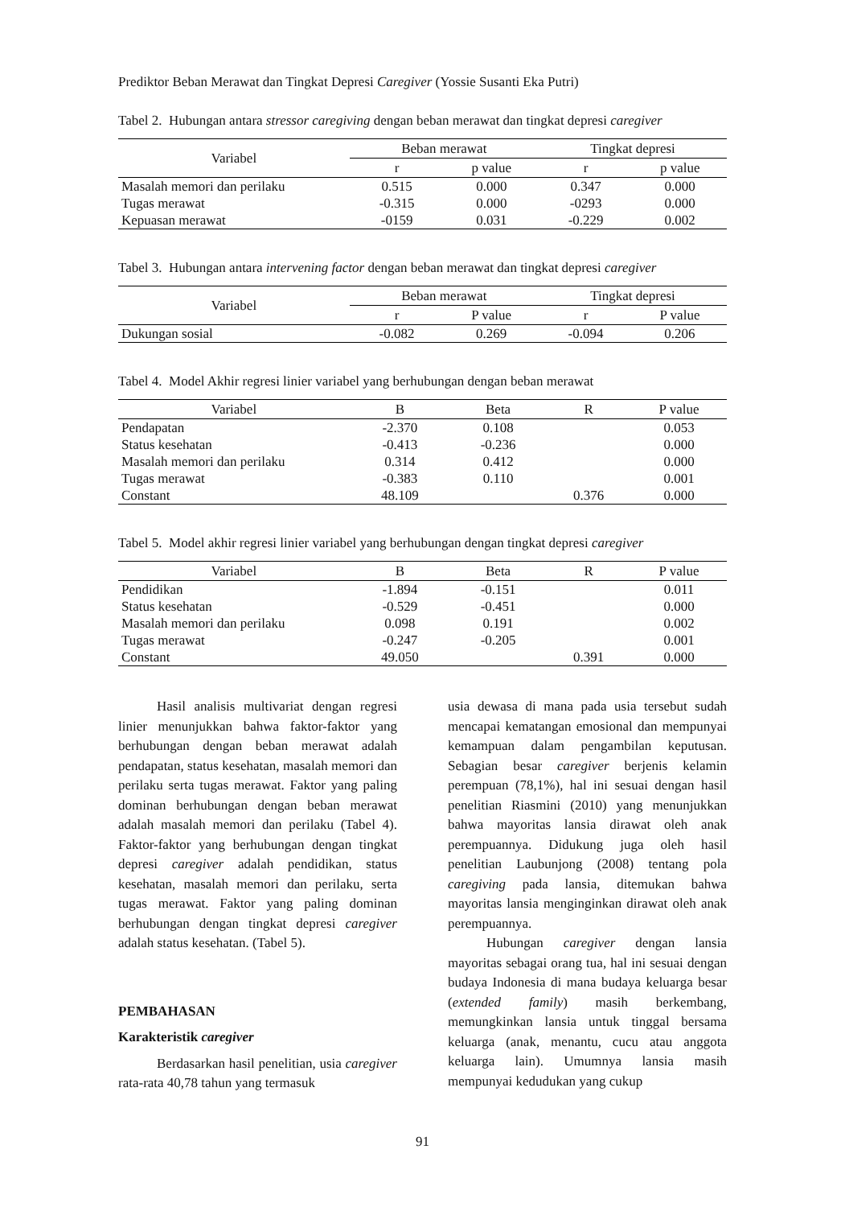Prediktor Beban Merawat dan Tingkat Depresi Caregiver (Yossie Susanti Eka Putri)
Tabel 2. Hubungan antara stressor caregiving dengan beban merawat dan tingkat depresi caregiver
| Variabel | Beban merawat | | Tingkat depresi | |
| --- | --- | --- | --- | --- |
| | r | p value | r | p value |
| Masalah memori dan perilaku | 0.515 | 0.000 | 0.347 | 0.000 |
| Tugas merawat | -0.315 | 0.000 | -0293 | 0.000 |
| Kepuasan merawat | -0159 | 0.031 | -0.229 | 0.002 |
Tabel 3. Hubungan antara intervening factor dengan beban merawat dan tingkat depresi caregiver
| Variabel | Beban merawat | | Tingkat depresi | |
| --- | --- | --- | --- | --- |
| | r | P value | r | P value |
| Dukungan sosial | -0.082 | 0.269 | -0.094 | 0.206 |
Tabel 4. Model Akhir regresi linier variabel yang berhubungan dengan beban merawat
| Variabel | B | Beta | R | P value |
| --- | --- | --- | --- | --- |
| Pendapatan | -2.370 | 0.108 | | 0.053 |
| Status kesehatan | -0.413 | -0.236 | | 0.000 |
| Masalah memori dan perilaku | 0.314 | 0.412 | | 0.000 |
| Tugas merawat | -0.383 | 0.110 | | 0.001 |
| Constant | 48.109 | | 0.376 | 0.000 |
Tabel 5. Model akhir regresi linier variabel yang berhubungan dengan tingkat depresi caregiver
| Variabel | B | Beta | R | P value |
| --- | --- | --- | --- | --- |
| Pendidikan | -1.894 | -0.151 | | 0.011 |
| Status kesehatan | -0.529 | -0.451 | | 0.000 |
| Masalah memori dan perilaku | 0.098 | 0.191 | | 0.002 |
| Tugas merawat | -0.247 | -0.205 | | 0.001 |
| Constant | 49.050 | | 0.391 | 0.000 |
Hasil analisis multivariat dengan regresi linier menunjukkan bahwa faktor-faktor yang berhubungan dengan beban merawat adalah pendapatan, status kesehatan, masalah memori dan perilaku serta tugas merawat. Faktor yang paling dominan berhubungan dengan beban merawat adalah masalah memori dan perilaku (Tabel 4). Faktor-faktor yang berhubungan dengan tingkat depresi caregiver adalah pendidikan, status kesehatan, masalah memori dan perilaku, serta tugas merawat. Faktor yang paling dominan berhubungan dengan tingkat depresi caregiver adalah status kesehatan. (Tabel 5).
PEMBAHASAN
Karakteristik caregiver
Berdasarkan hasil penelitian, usia caregiver rata-rata 40,78 tahun yang termasuk
usia dewasa di mana pada usia tersebut sudah mencapai kematangan emosional dan mempunyai kemampuan dalam pengambilan keputusan. Sebagian besar caregiver berjenis kelamin perempuan (78,1%), hal ini sesuai dengan hasil penelitian Riasmini (2010) yang menunjukkan bahwa mayoritas lansia dirawat oleh anak perempuannya. Didukung juga oleh hasil penelitian Laubunjong (2008) tentang pola caregiving pada lansia, ditemukan bahwa mayoritas lansia menginginkan dirawat oleh anak perempuannya.
Hubungan caregiver dengan lansia mayoritas sebagai orang tua, hal ini sesuai dengan budaya Indonesia di mana budaya keluarga besar (extended family) masih berkembang, memungkinkan lansia untuk tinggal bersama keluarga (anak, menantu, cucu atau anggota keluarga lain). Umumnya lansia masih mempunyai kedudukan yang cukup
91